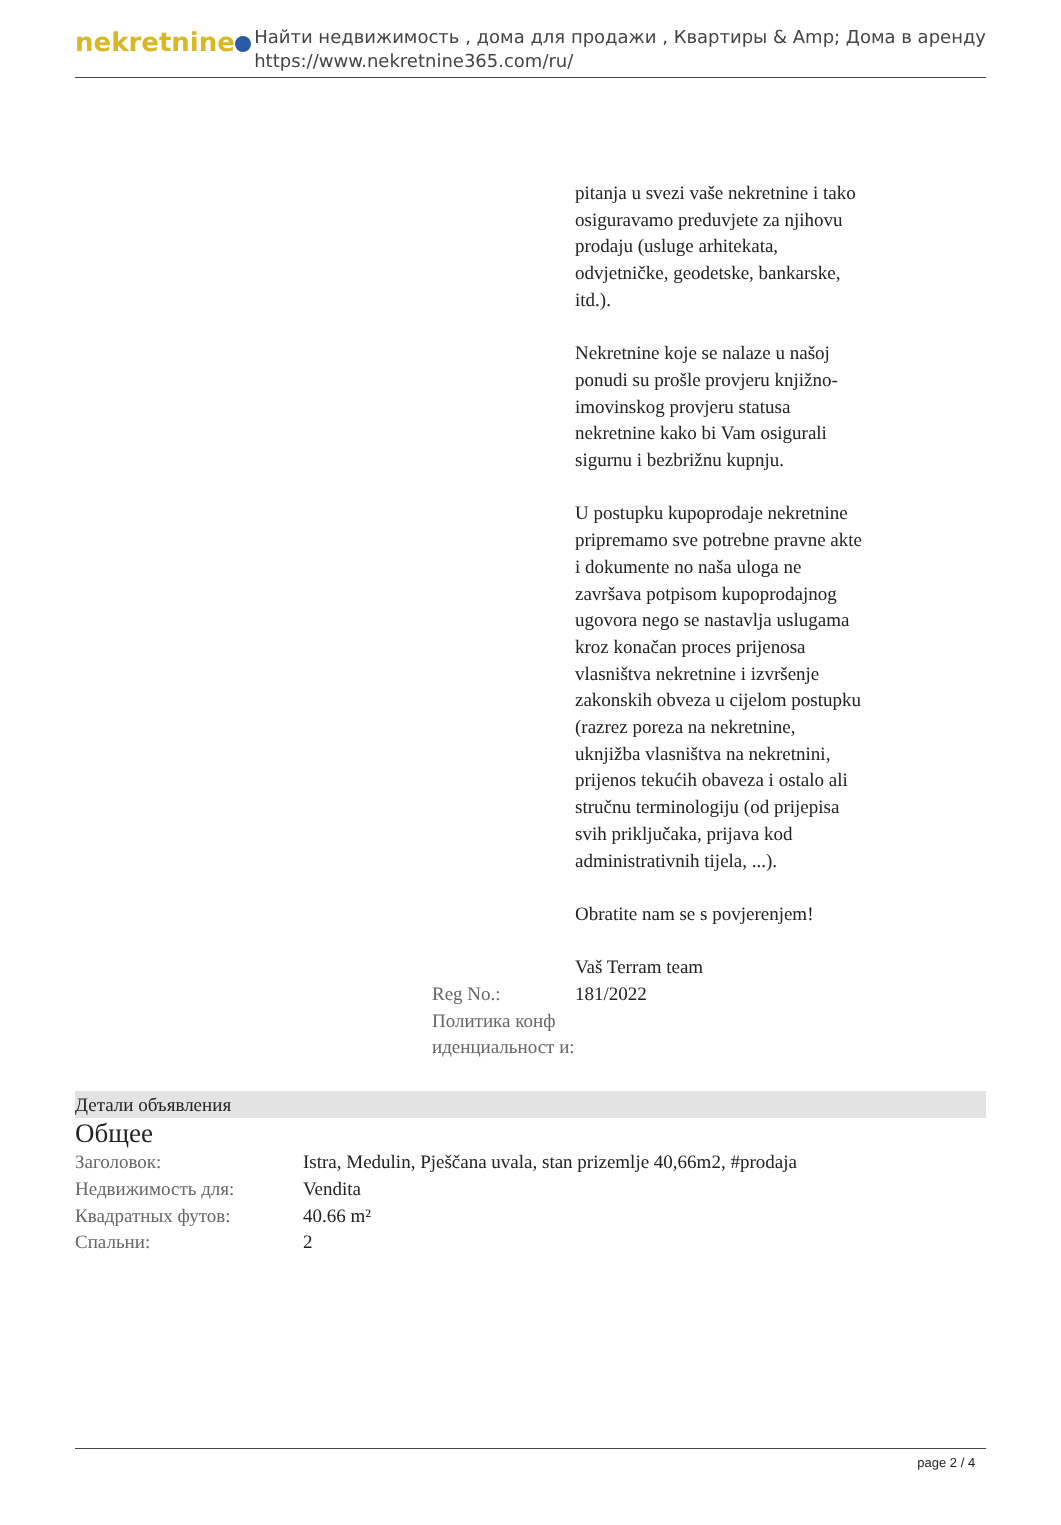nekretnine
Найти недвижимость , дома для продажи , Квартиры & Amp; Дома в аренду
https://www.nekretnine365.com/ru/
pitanja u svezi vaše nekretnine i tako osiguravamo preduvjete za njihovu prodaju (usluge arhitekata, odvjetničke, geodetske, bankarske, itd.).
Nekretnine koje se nalaze u našoj ponudi su prošle provjeru knjižno-imovinskog provjeru statusa nekretnine kako bi Vam osigurali sigurnu i bezbrižnu kupnju.
U postupku kupoprodaje nekretnine pripremamo sve potrebne pravne akte i dokumente no naša uloga ne završava potpisom kupoprodajnog ugovora nego se nastavlja uslugama kroz konačan proces prijenosa vlasništva nekretnine i izvršenje zakonskih obveza u cijelom postupku (razrez poreza na nekretnine, uknjižba vlasništva na nekretnini, prijenos tekućih obaveza i ostalo ali stručnu terminologiju (od prijepisa svih priključaka, prijava kod administrativnih tijela, ...).
Obratite nam se s povjerenjem!
Vaš Terram team
| Reg No.: | 181/2022 |
| Политика конф иденциальност и: | |
Детали объявления
Общее
| Заголовок: | Istra, Medulin, Pješčana uvala, stan prizemlje 40,66m2, #prodaja |
| Недвижимость для: | Vendita |
| Квадратных футов: | 40.66 m² |
| Спальни: | 2 |
page 2 / 4